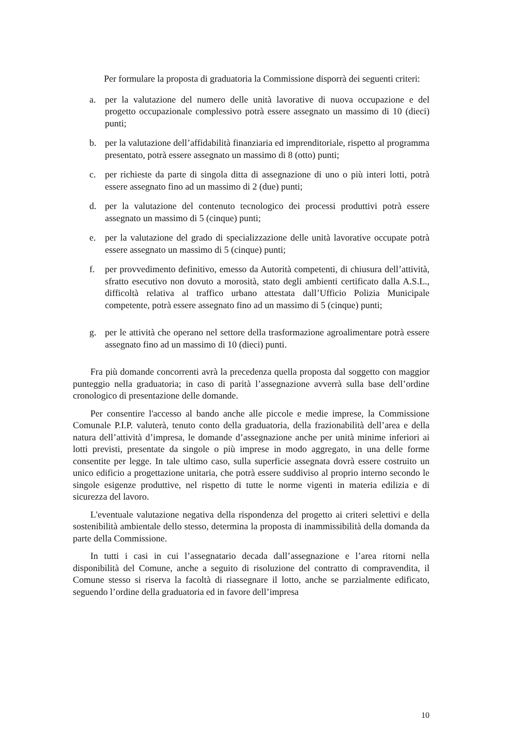Per formulare la proposta di graduatoria la Commissione disporrà dei seguenti criteri:
a. per la valutazione del numero delle unità lavorative di nuova occupazione e del progetto occupazionale complessivo potrà essere assegnato un massimo di 10 (dieci) punti;
b. per la valutazione dell’affidabilità finanziaria ed imprenditoriale, rispetto al programma presentato, potrà essere assegnato un massimo di 8 (otto) punti;
c. per richieste da parte di singola ditta di assegnazione di uno o più interi lotti, potrà essere assegnato fino ad un massimo di 2 (due) punti;
d. per la valutazione del contenuto tecnologico dei processi produttivi potrà essere assegnato un massimo di 5 (cinque) punti;
e. per la valutazione del grado di specializzazione delle unità lavorative occupate potrà essere assegnato un massimo di 5 (cinque) punti;
f. per provvedimento definitivo, emesso da Autorità competenti, di chiusura dell’attività, sfratto esecutivo non dovuto a morosità, stato degli ambienti certificato dalla A.S.L., difficoltà relativa al traffico urbano attestata dall’Ufficio Polizia Municipale competente, potrà essere assegnato fino ad un massimo di 5 (cinque) punti;
g. per le attività che operano nel settore della trasformazione agroalimentare potrà essere assegnato fino ad un massimo di 10 (dieci) punti.
Fra più domande concorrenti avrà la precedenza quella proposta dal soggetto con maggior punteggio nella graduatoria; in caso di parità l’assegnazione avverrà sulla base dell’ordine cronologico di presentazione delle domande.
Per consentire l'accesso al bando anche alle piccole e medie imprese, la Commissione Comunale P.I.P. valuterà, tenuto conto della graduatoria, della frazionabilità dell’area e della natura dell’attività d’impresa, le domande d’assegnazione anche per unità minime inferiori ai lotti previsti, presentate da singole o più imprese in modo aggregato, in una delle forme consentite per legge. In tale ultimo caso, sulla superficie assegnata dovrà essere costruito un unico edificio a progettazione unitaria, che potrà essere suddiviso al proprio interno secondo le singole esigenze produttive, nel rispetto di tutte le norme vigenti in materia edilizia e di sicurezza del lavoro.
L'eventuale valutazione negativa della rispondenza del progetto ai criteri selettivi e della sostenibilità ambientale dello stesso, determina la proposta di inammissibilità della domanda da parte della Commissione.
In tutti i casi in cui l’assegnatario decada dall’assegnazione e l’area ritorni nella disponibilità del Comune, anche a seguito di risoluzione del contratto di compravendita, il Comune stesso si riserva la facoltà di riassegnare il lotto, anche se parzialmente edificato, seguendo l’ordine della graduatoria ed in favore dell’impresa
10